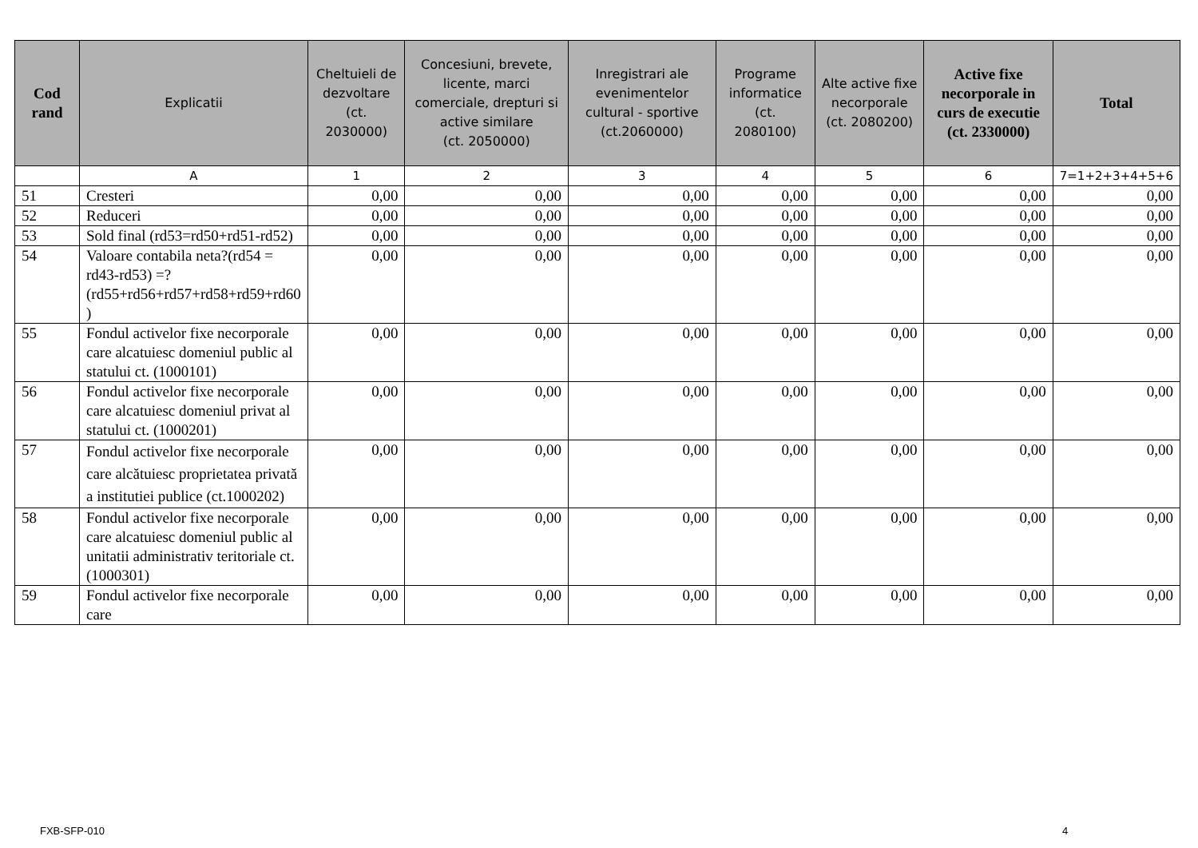| Cod rand | Explicatii | Cheltuieli de dezvoltare (ct. 2030000) | Concesiuni, brevete, licente, marci comerciale, drepturi si active similare (ct. 2050000) | Inregistrari ale evenimentelor cultural - sportive (ct.2060000) | Programe informatice (ct. 2080100) | Alte active fixe necorporale (ct. 2080200) | Active fixe necorporale in curs de executie (ct. 2330000) | Total |
| --- | --- | --- | --- | --- | --- | --- | --- | --- |
| | A | 1 | 2 | 3 | 4 | 5 | 6 | 7=1+2+3+4+5+6 |
| 51 | Cresteri | 0,00 | 0,00 | 0,00 | 0,00 | 0,00 | 0,00 | 0,00 |
| 52 | Reduceri | 0,00 | 0,00 | 0,00 | 0,00 | 0,00 | 0,00 | 0,00 |
| 53 | Sold final (rd53=rd50+rd51-rd52) | 0,00 | 0,00 | 0,00 | 0,00 | 0,00 | 0,00 | 0,00 |
| 54 | Valoare contabila neta?(rd54 = rd43-rd53) =?(rd55+rd56+rd57+rd58+rd59+rd60 ) | 0,00 | 0,00 | 0,00 | 0,00 | 0,00 | 0,00 | 0,00 |
| 55 | Fondul activelor fixe necorporale care alcatuiesc domeniul public al statului ct. (1000101) | 0,00 | 0,00 | 0,00 | 0,00 | 0,00 | 0,00 | 0,00 |
| 56 | Fondul activelor fixe necorporale care alcatuiesc domeniul privat al statului ct. (1000201) | 0,00 | 0,00 | 0,00 | 0,00 | 0,00 | 0,00 | 0,00 |
| 57 | Fondul activelor fixe necorporale care alcătuiesc proprietatea privată a institutiei publice (ct.1000202) | 0,00 | 0,00 | 0,00 | 0,00 | 0,00 | 0,00 | 0,00 |
| 58 | Fondul activelor fixe necorporale care alcatuiesc domeniul public al unitatii administrativ teritoriale ct. (1000301) | 0,00 | 0,00 | 0,00 | 0,00 | 0,00 | 0,00 | 0,00 |
| 59 | Fondul activelor fixe necorporale care | 0,00 | 0,00 | 0,00 | 0,00 | 0,00 | 0,00 | 0,00 |
FXB-SFP-010 4